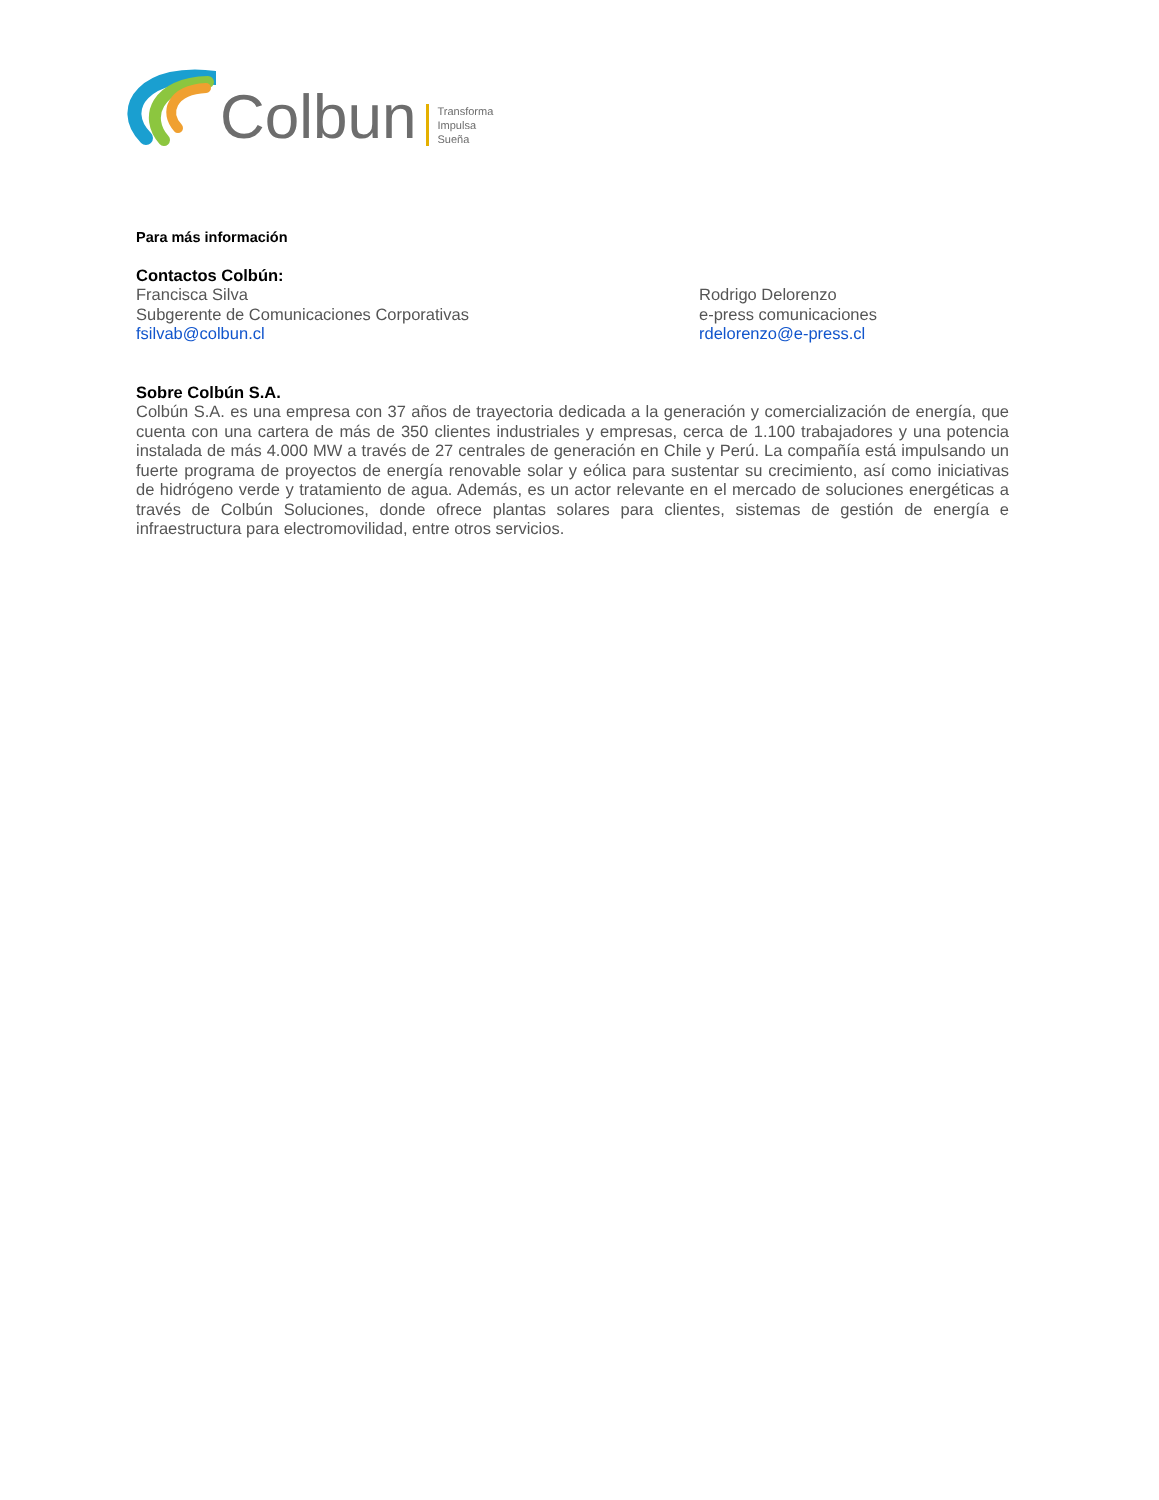Colbun Transforma
Impulsa
Sueña
Para más información
Contactos Colbún:
Francisca Silva
Subgerente de Comunicaciones Corporativas
fsilvab@colbun.cl
Rodrigo Delorenzo
e-press comunicaciones
rdelorenzo@e-press.cl
Sobre Colbún S.A.
Colbún S.A. es una empresa con 37 años de trayectoria dedicada a la generación y comercialización de energía, que cuenta con una cartera de más de 350 clientes industriales y empresas, cerca de 1.100 trabajadores y una potencia instalada de más 4.000 MW a través de 27 centrales de generación en Chile y Perú. La compañía está impulsando un fuerte programa de proyectos de energía renovable solar y eólica para sustentar su crecimiento, así como iniciativas de hidrógeno verde y tratamiento de agua. Además, es un actor relevante en el mercado de soluciones energéticas a través de Colbún Soluciones, donde ofrece plantas solares para clientes, sistemas de gestión de energía e infraestructura para electromovilidad, entre otros servicios.